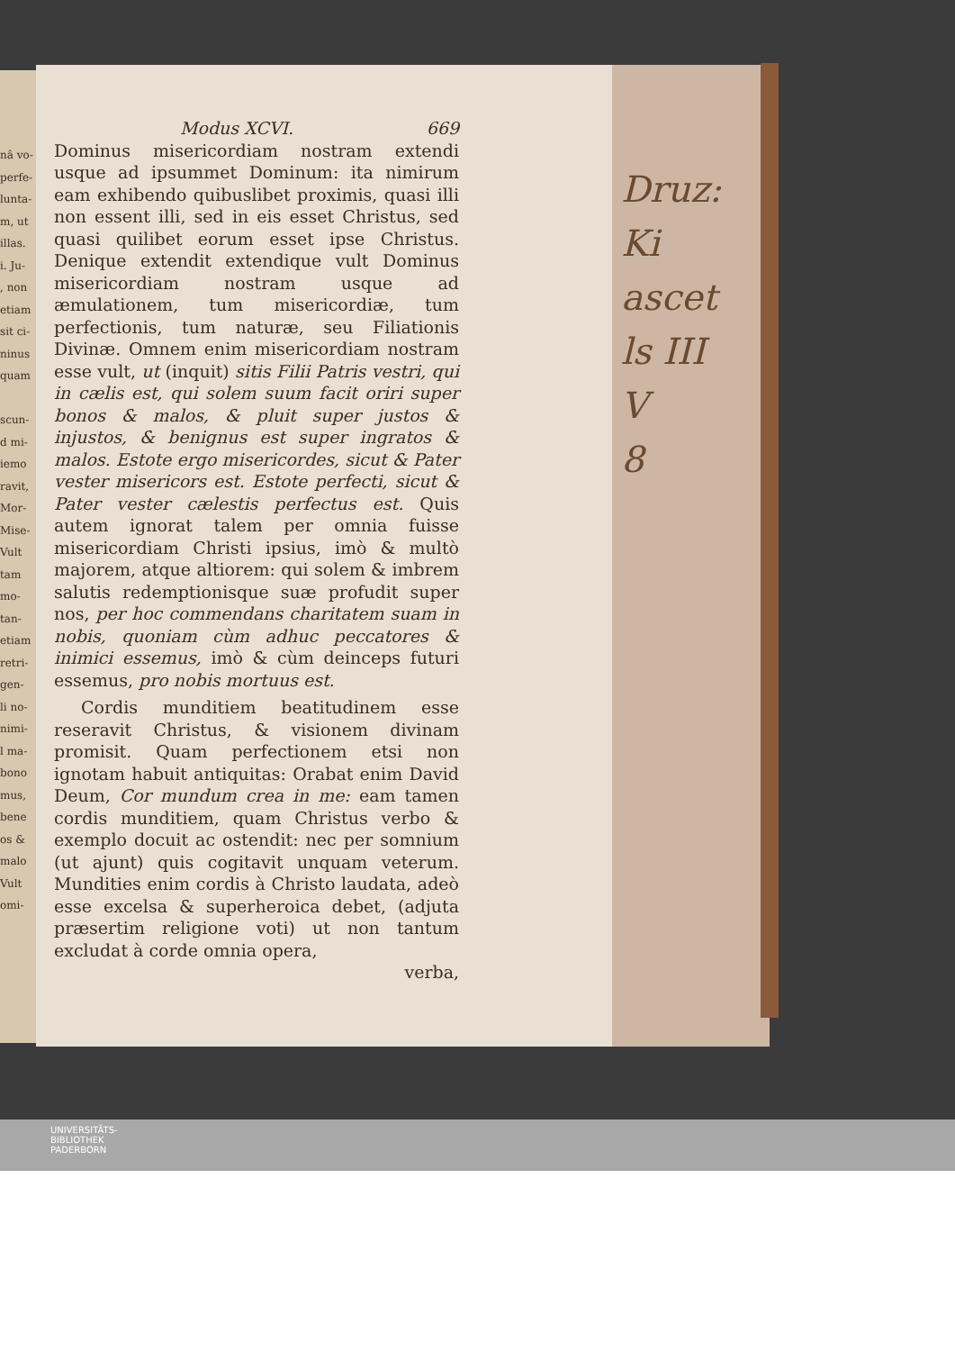nâ vo-
perfe-
lunta-
m, ut
illas.
i. Ju-
, non
etiam
sit ci-
ninus
quam
scun-
d mi-
iemo
ravit,
Mor-
Mise-
Vult
tam
mo-
tan-
etiam
retri-
gen-
li no-
nimi-
l ma-
bono
mus,
bene
os &
malo
Vult
omi-
Modus XCVI. 669
Dominus misericordiam nostram extendi usque ad ipsummet Dominum: ita nimirum eam exhibendo quibuslibet proximis, quasi illi non essent illi, sed in eis esset Christus, sed quasi quilibet eorum esset ipse Christus. Denique extendit extendique vult Dominus misericordiam nostram usque ad æmulationem, tum misericordiæ, tum perfectionis, tum naturæ, seu Filiationis Divinæ. Omnem enim misericordiam nostram esse vult, ut (inquit) sitis Filii Patris vestri, qui in cælis est, qui solem suum facit oriri super bonos & malos, & pluit super justos & injustos, & benignus est super ingratos & malos. Estote ergo misericordes, sicut & Pater vester misericors est. Estote perfecti, sicut & Pater vester cælestis perfectus est. Quis autem ignorat talem per omnia fuisse misericordiam Christi ipsius, imò & multò majorem, atque altiorem: qui solem & imbrem salutis redemptionisque suæ profudit super nos, per hoc commendans charitatem suam in nobis, quoniam cùm adhuc peccatores & inimici essemus, imò & cùm deinceps futuri essemus, pro nobis mortuus est.
Cordis munditiem beatitudinem esse reseravit Christus, & visionem divinam promisit. Quam perfectionem etsi non ignotam habuit antiquitas: Orabat enim David Deum, Cor mundum crea in me: eam tamen cordis munditiem, quam Christus verbo & exemplo docuit ac ostendit: nec per somnium (ut ajunt) quis cogitavit unquam veterum. Mundities enim cordis à Christo laudata, adeò esse excelsa & superheroica debet, (adjuta præsertim religione voti) ut non tantum excludat à corde omnia opera,
verba,
Druz:
Ki
ascet
ls III
V
8
UNIVERSITÄTS-
BIBLIOTHEK
PADERBORN